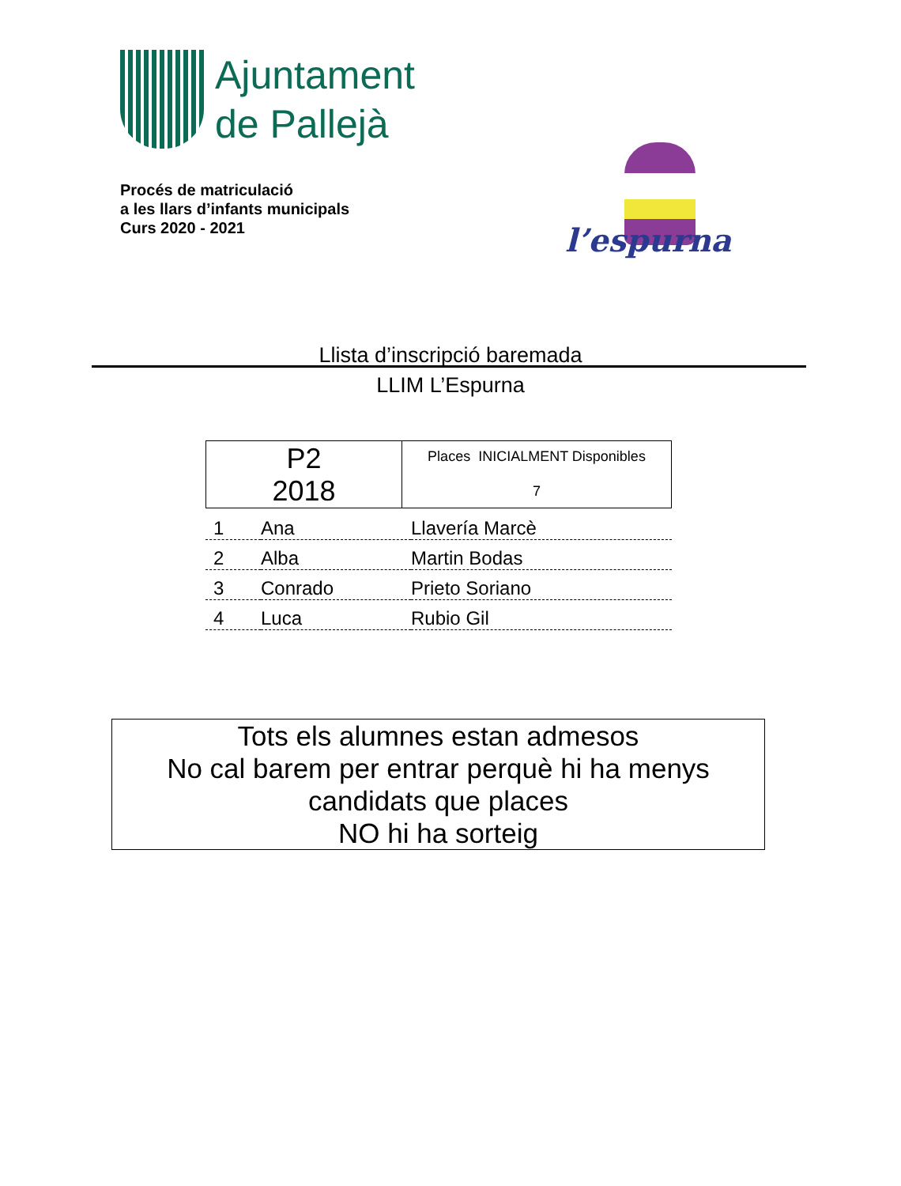Ajuntament
de Pallejà
Procés de matriculació
a les llars d’infants municipals
Curs 2020 - 2021
l’espurna
Llista d’inscripció baremada
LLIM L’Espurna
| P2 2018 | Places INICIALMENT Disponibles 7 |
| 1 | Ana | Llavería Marcè |
| 2 | Alba | Martin Bodas |
| 3 | Conrado | Prieto Soriano |
| 4 | Luca | Rubio Gil |
Tots els alumnes estan admesos
No cal barem per entrar perquè hi ha menys candidats que places
NO hi ha sorteig